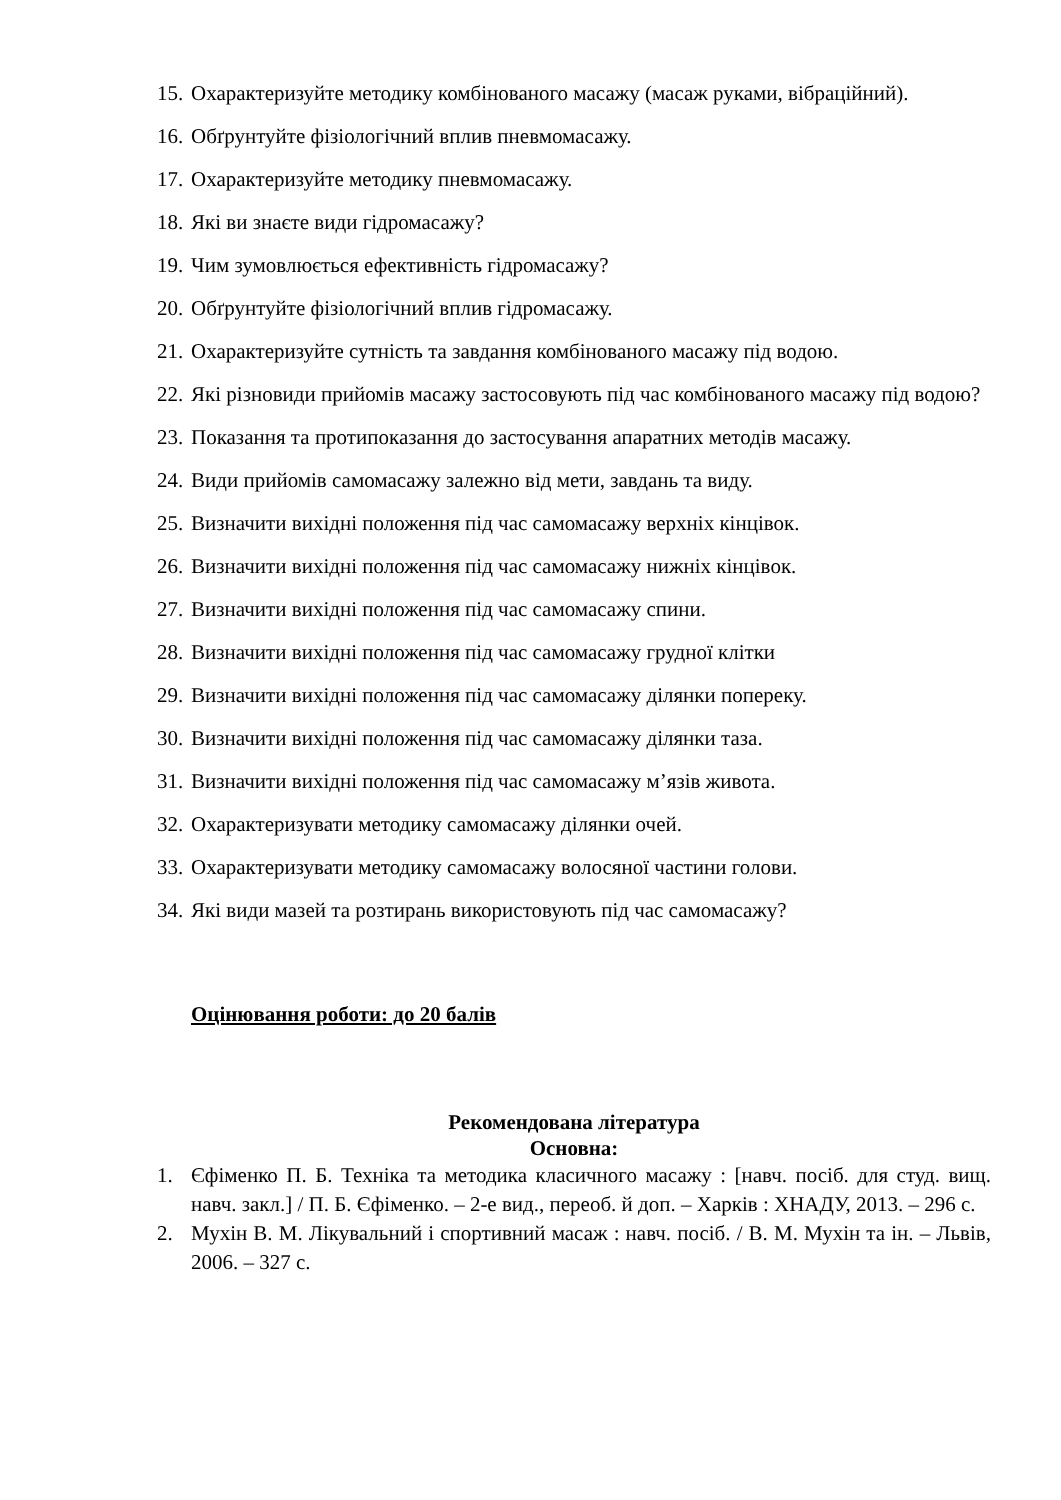15. Охарактеризуйте методику комбінованого масажу (масаж руками, вібраційний).
16. Обґрунтуйте фізіологічний вплив пневмомасажу.
17. Охарактеризуйте методику пневмомасажу.
18. Які ви знаєте види гідромасажу?
19. Чим зумовлюється ефективність гідромасажу?
20. Обґрунтуйте фізіологічний вплив гідромасажу.
21. Охарактеризуйте сутність та завдання комбінованого масажу під водою.
22. Які різновиди прийомів масажу застосовують під час комбінованого масажу під водою?
23. Показання та протипоказання до застосування апаратних методів масажу.
24. Види прийомів самомасажу залежно від мети, завдань та виду.
25. Визначити вихідні положення під час самомасажу верхніх кінцівок.
26. Визначити вихідні положення під час самомасажу нижніх кінцівок.
27. Визначити вихідні положення під час самомасажу спини.
28. Визначити вихідні положення під час самомасажу грудної клітки
29. Визначити вихідні положення під час самомасажу ділянки попереку.
30. Визначити вихідні положення під час самомасажу ділянки таза.
31. Визначити вихідні положення під час самомасажу м’язів живота.
32. Охарактеризувати методику самомасажу ділянки очей.
33. Охарактеризувати методику самомасажу волосяної частини голови.
34. Які види мазей та розтирань використовують під час самомасажу?
Оцінювання роботи: до 20 балів
Рекомендована література
Основна:
1. Єфіменко П. Б. Техніка та методика класичного масажу : [навч. посіб. для студ. вищ. навч. закл.] / П. Б. Єфіменко. – 2-е вид., переоб. й доп. – Харків : ХНАДУ, 2013. – 296 с.
2. Мухін В. М. Лікувальний і спортивний масаж : навч. посіб. / В. М. Мухін та ін. – Львів, 2006. – 327 с.